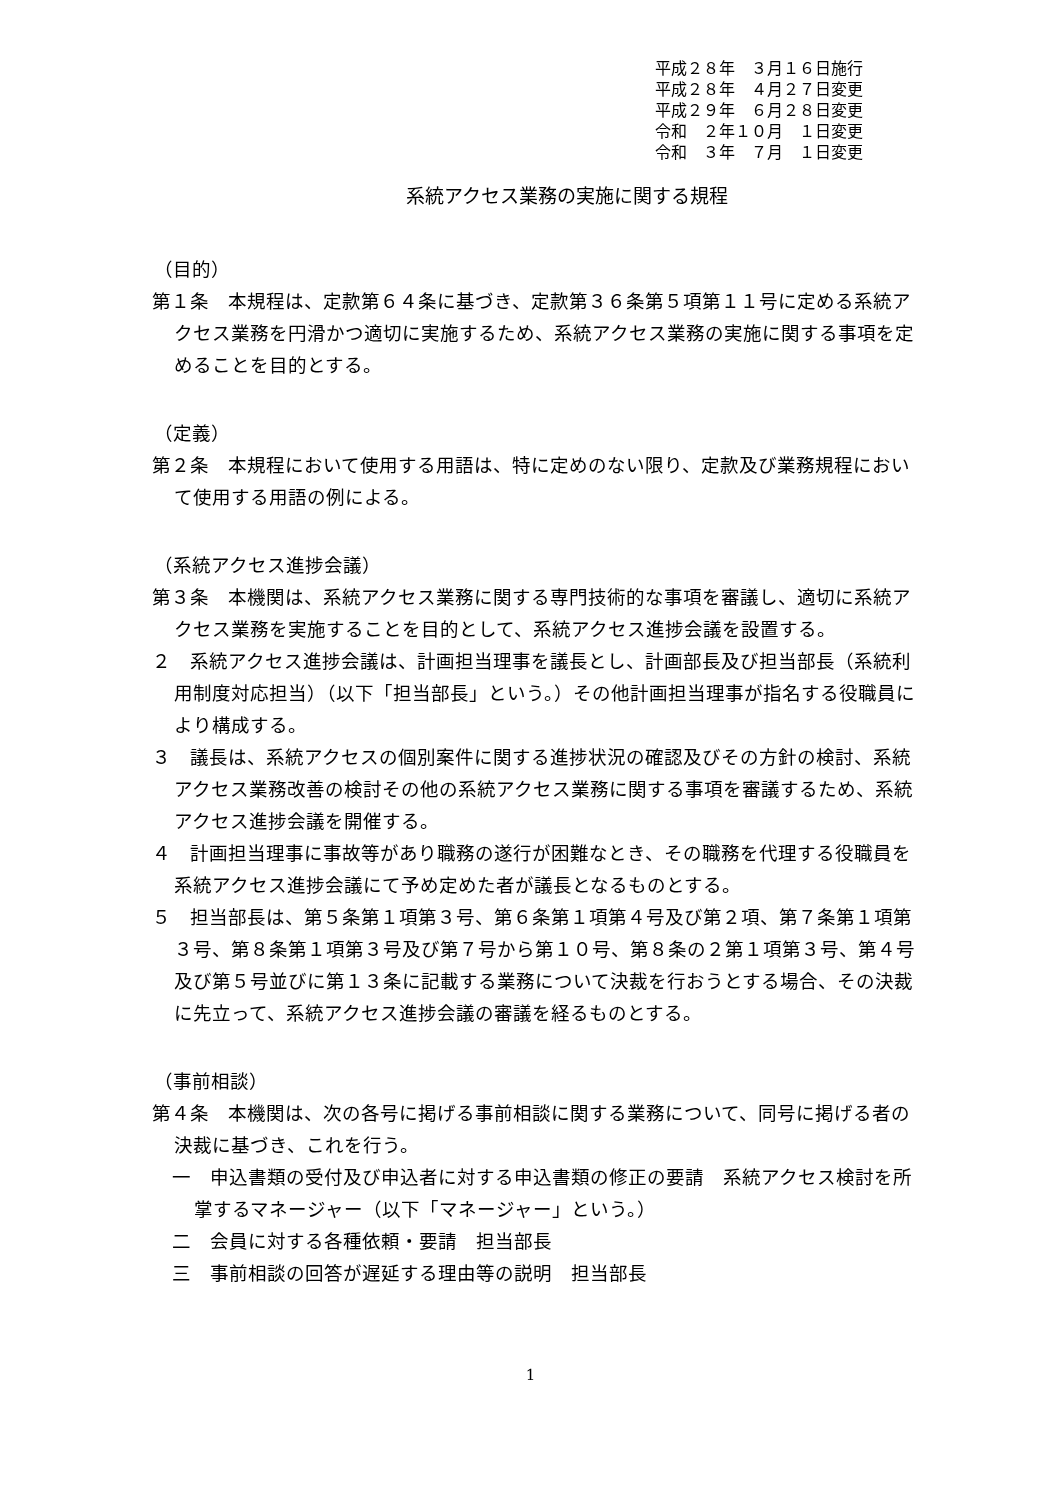平成２８年　３月１６日施行
平成２８年　４月２７日変更
平成２９年　６月２８日変更
令和　２年１０月　１日変更
令和　３年　７月　１日変更
系統アクセス業務の実施に関する規程
（目的）
第１条　本規程は、定款第６４条に基づき、定款第３６条第５項第１１号に定める系統アクセス業務を円滑かつ適切に実施するため、系統アクセス業務の実施に関する事項を定めることを目的とする。
（定義）
第２条　本規程において使用する用語は、特に定めのない限り、定款及び業務規程において使用する用語の例による。
（系統アクセス進捗会議）
第３条　本機関は、系統アクセス業務に関する専門技術的な事項を審議し、適切に系統アクセス業務を実施することを目的として、系統アクセス進捗会議を設置する。
２　系統アクセス進捗会議は、計画担当理事を議長とし、計画部長及び担当部長（系統利用制度対応担当）（以下「担当部長」という。）その他計画担当理事が指名する役職員により構成する。
３　議長は、系統アクセスの個別案件に関する進捗状況の確認及びその方針の検討、系統アクセス業務改善の検討その他の系統アクセス業務に関する事項を審議するため、系統アクセス進捗会議を開催する。
４　計画担当理事に事故等があり職務の遂行が困難なとき、その職務を代理する役職員を系統アクセス進捗会議にて予め定めた者が議長となるものとする。
５　担当部長は、第５条第１項第３号、第６条第１項第４号及び第２項、第７条第１項第３号、第８条第１項第３号及び第７号から第１０号、第８条の２第１項第３号、第４号及び第５号並びに第１３条に記載する業務について決裁を行おうとする場合、その決裁に先立って、系統アクセス進捗会議の審議を経るものとする。
（事前相談）
第４条　本機関は、次の各号に掲げる事前相談に関する業務について、同号に掲げる者の決裁に基づき、これを行う。
一　申込書類の受付及び申込者に対する申込書類の修正の要請　系統アクセス検討を所掌するマネージャー（以下「マネージャー」という。）
二　会員に対する各種依頼・要請　担当部長
三　事前相談の回答が遅延する理由等の説明　担当部長
1